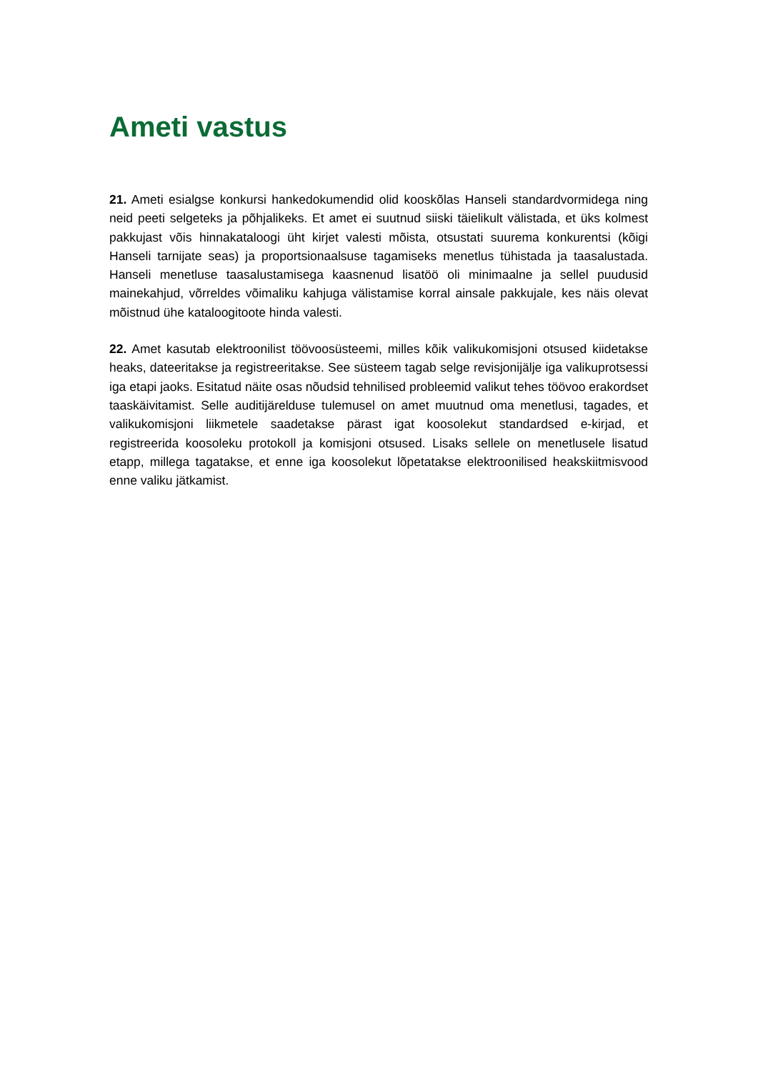Ameti vastus
21. Ameti esialgse konkursi hankedokumendid olid kooskõlas Hanseli standardvormidega ning neid peeti selgeteks ja põhjalikeks. Et amet ei suutnud siiski täielikult välistada, et üks kolmest pakkujast võis hinnakataloogi üht kirjet valesti mõista, otsustati suurema konkurentsi (kõigi Hanseli tarnijate seas) ja proportsionaalsuse tagamiseks menetlus tühistada ja taasalustada. Hanseli menetluse taasalustamisega kaasnenud lisatöö oli minimaalne ja sellel puudusid mainekahjud, võrreldes võimaliku kahjuga välistamise korral ainsale pakkujale, kes näis olevat mõistnud ühe kataloogitoote hinda valesti.
22. Amet kasutab elektroonilist töövoosüsteemi, milles kõik valikukomisjoni otsused kiidetakse heaks, dateeritakse ja registreeritakse. See süsteem tagab selge revisjonijälje iga valikuprotsessi iga etapi jaoks. Esitatud näite osas nõudsid tehnilised probleemid valikut tehes töövoo erakordset taaskäivitamist. Selle auditijärelduse tulemusel on amet muutnud oma menetlusi, tagades, et valikukomisjoni liikmetele saadetakse pärast igat koosolekut standardsed e-kirjad, et registreerida koosoleku protokoll ja komisjoni otsused. Lisaks sellele on menetlusele lisatud etapp, millega tagatakse, et enne iga koosolekut lõpetatakse elektroonilised heakskiitmisvood enne valiku jätkamist.